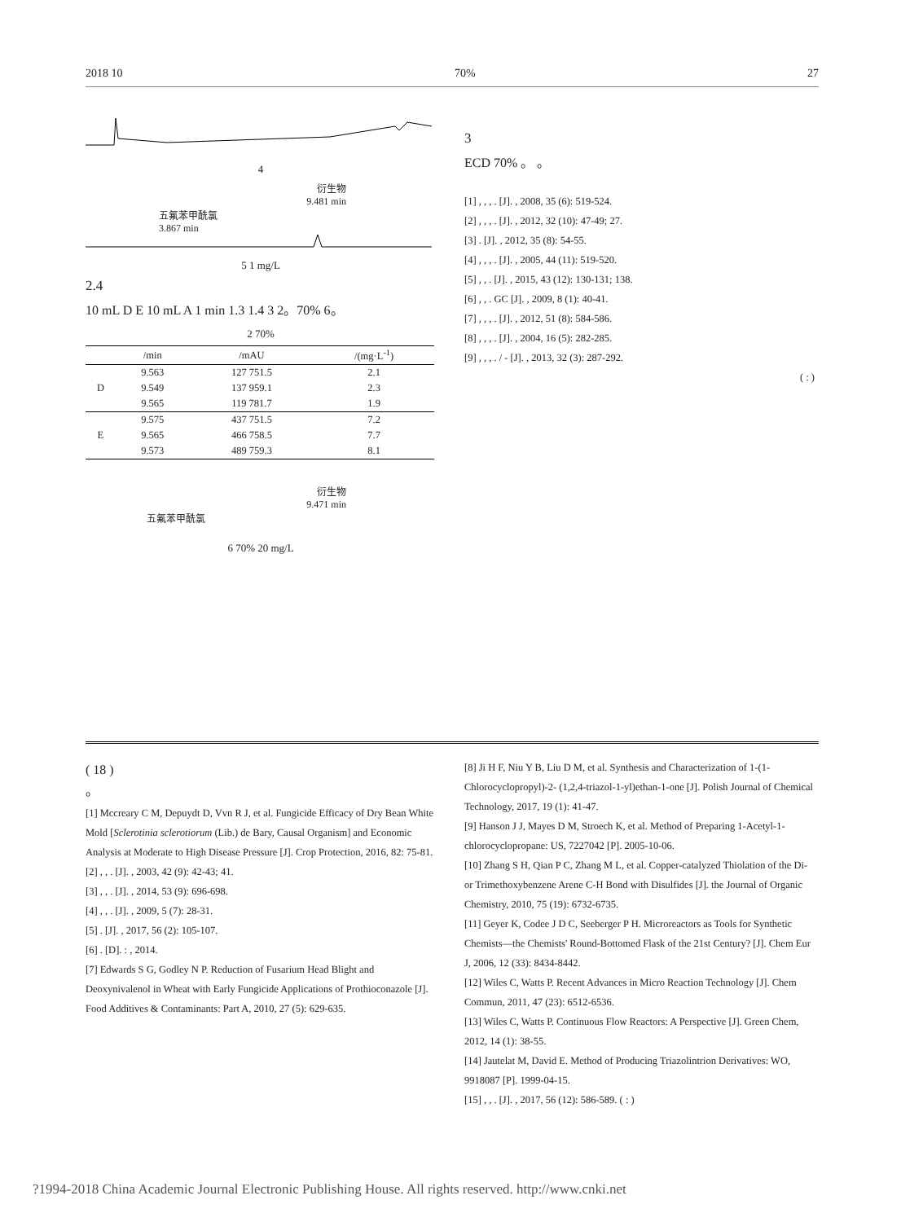2018 10 70% 27
4
衍生物
9.481 min
五氟苯甲酰氯
3.867 min
5 1 mg/L
2.4
10 mL D E 10 mL A 1 min 1.3 1.4 3 2。70% 6。
2 70%
| | /min | /mAU | /(mg·L<sup>-1</sup>) |
| --- | --- | --- | --- |
| D | 9.563 | 127 751.5 | 2.1 |
| | 9.549 | 137 959.1 | 2.3 |
| | 9.565 | 119 781.7 | 1.9 |
| E | 9.575 | 437 751.5 | 7.2 |
| | 9.565 | 466 758.5 | 7.7 |
| | 9.573 | 489 759.3 | 8.1 |
衍生物
9.471 min
五氟苯甲酰氯
6 70% 20 mg/L
3
ECD 70% 。 。
[1] , , , . [J]. , 2008, 35 (6): 519-524.
[2] , , , . [J]. , 2012, 32 (10): 47-49; 27.
[3] . [J]. , 2012, 35 (8): 54-55.
[4] , , , . [J]. , 2005, 44 (11): 519-520.
[5] , , . [J]. , 2015, 43 (12): 130-131; 138.
[6] , , . GC [J]. , 2009, 8 (1): 40-41.
[7] , , , . [J]. , 2012, 51 (8): 584-586.
[8] , , , . [J]. , 2004, 16 (5): 282-285.
[9] , , , . / - [J]. , 2013, 32 (3): 287-292.
( : )
( 18 )
。
[1] Mccreary C M, Depuydt D, Vvn R J, et al. Fungicide Efficacy of Dry Bean White Mold [Sclerotinia sclerotiorum (Lib.) de Bary, Causal Organism] and Economic Analysis at Moderate to High Disease Pressure [J]. Crop Protection, 2016, 82: 75-81.
[2] , , . [J]. , 2003, 42 (9): 42-43; 41.
[3] , , . [J]. , 2014, 53 (9): 696-698.
[4] , , . [J]. , 2009, 5 (7): 28-31.
[5] . [J]. , 2017, 56 (2): 105-107.
[6] . [D]. : , 2014.
[7] Edwards S G, Godley N P. Reduction of Fusarium Head Blight and Deoxynivalenol in Wheat with Early Fungicide Applications of Prothioconazole [J]. Food Additives & Contaminants: Part A, 2010, 27 (5): 629-635.
[8] Ji H F, Niu Y B, Liu D M, et al. Synthesis and Characterization of 1-(1-Chlorocyclopropyl)-2- (1,2,4-triazol-1-yl)ethan-1-one [J]. Polish Journal of Chemical Technology, 2017, 19 (1): 41-47.
[9] Hanson J J, Mayes D M, Stroech K, et al. Method of Preparing 1-Acetyl-1-chlorocyclopropane: US, 7227042 [P]. 2005-10-06.
[10] Zhang S H, Qian P C, Zhang M L, et al. Copper-catalyzed Thiolation of the Di- or Trimethoxybenzene Arene C-H Bond with Disulfides [J]. the Journal of Organic Chemistry, 2010, 75 (19): 6732-6735.
[11] Geyer K, Codee J D C, Seeberger P H. Microreactors as Tools for Synthetic Chemists—the Chemists' Round-Bottomed Flask of the 21st Century? [J]. Chem Eur J, 2006, 12 (33): 8434-8442.
[12] Wiles C, Watts P. Recent Advances in Micro Reaction Technology [J]. Chem Commun, 2011, 47 (23): 6512-6536.
[13] Wiles C, Watts P. Continuous Flow Reactors: A Perspective [J]. Green Chem, 2012, 14 (1): 38-55.
[14] Jautelat M, David E. Method of Producing Triazolintrion Derivatives: WO, 9918087 [P]. 1999-04-15.
[15] , , . [J]. , 2017, 56 (12): 586-589. ( : )
?1994-2018 China Academic Journal Electronic Publishing House. All rights reserved. http://www.cnki.net